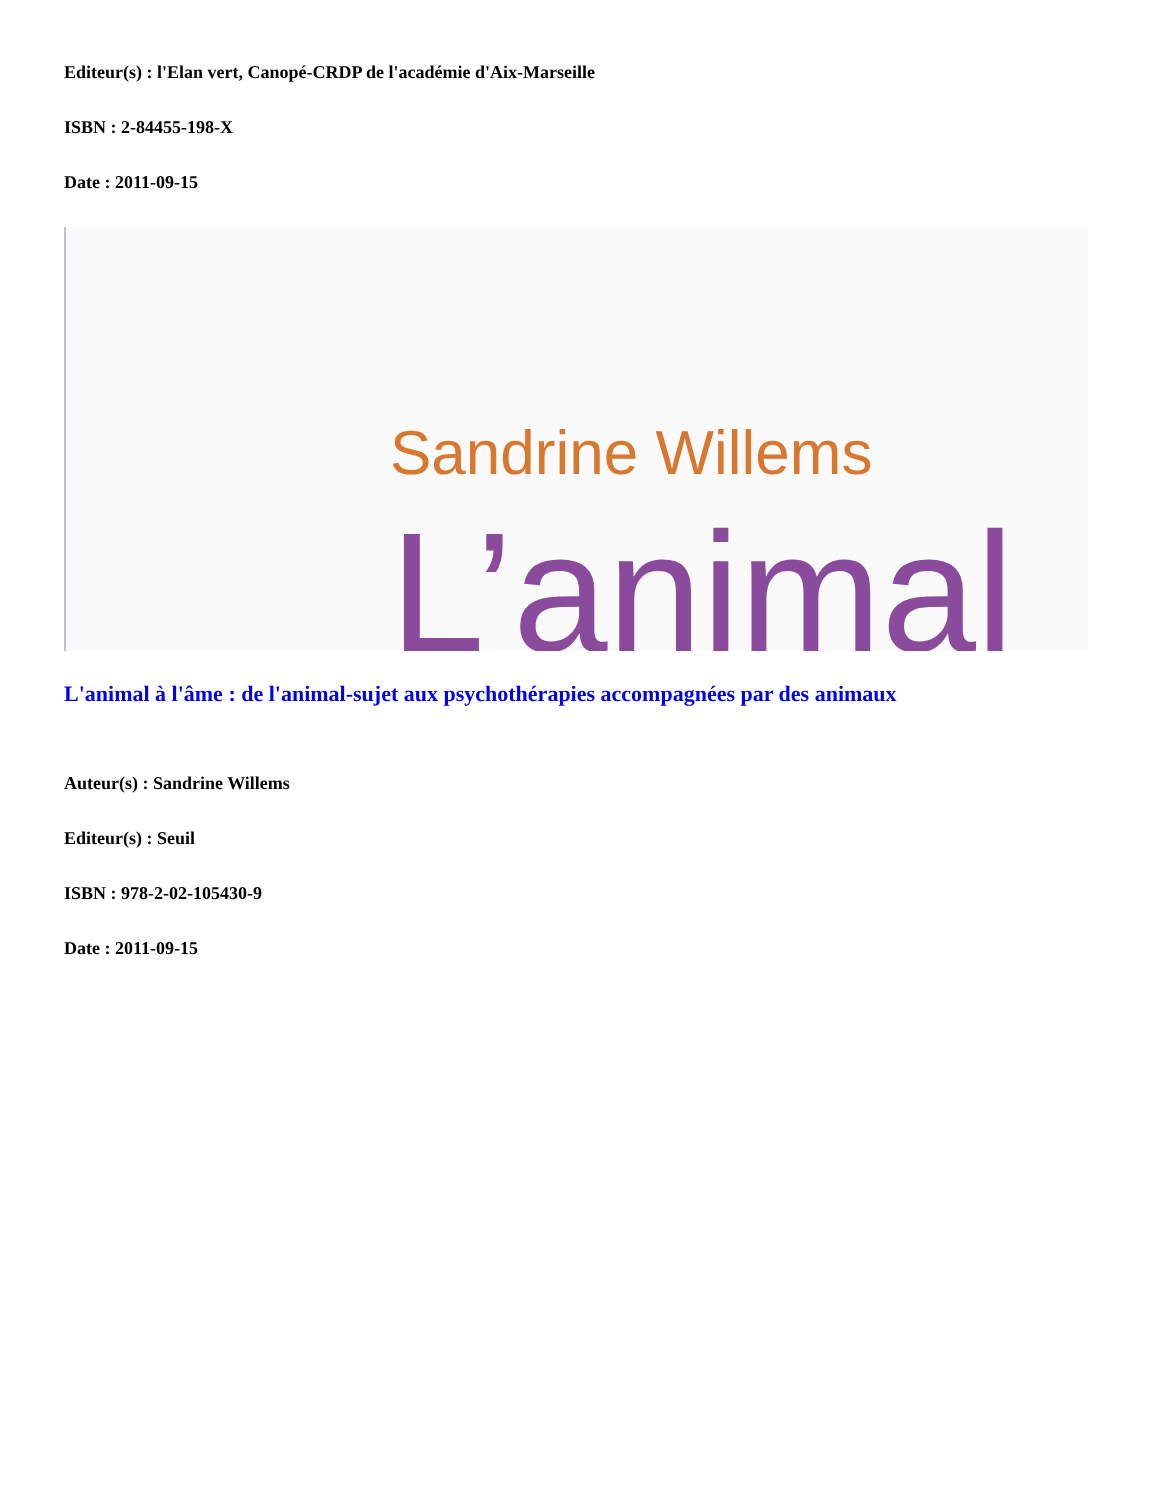Editeur(s) : l'Elan vert, Canopé-CRDP de l'académie d'Aix-Marseille
ISBN : 2-84455-198-X
Date : 2011-09-15
Sandrine Willems
L’animal
L'animal à l'âme : de l'animal-sujet aux psychothérapies accompagnées par des animaux
Auteur(s) : Sandrine Willems
Editeur(s) : Seuil
ISBN : 978-2-02-105430-9
Date : 2011-09-15